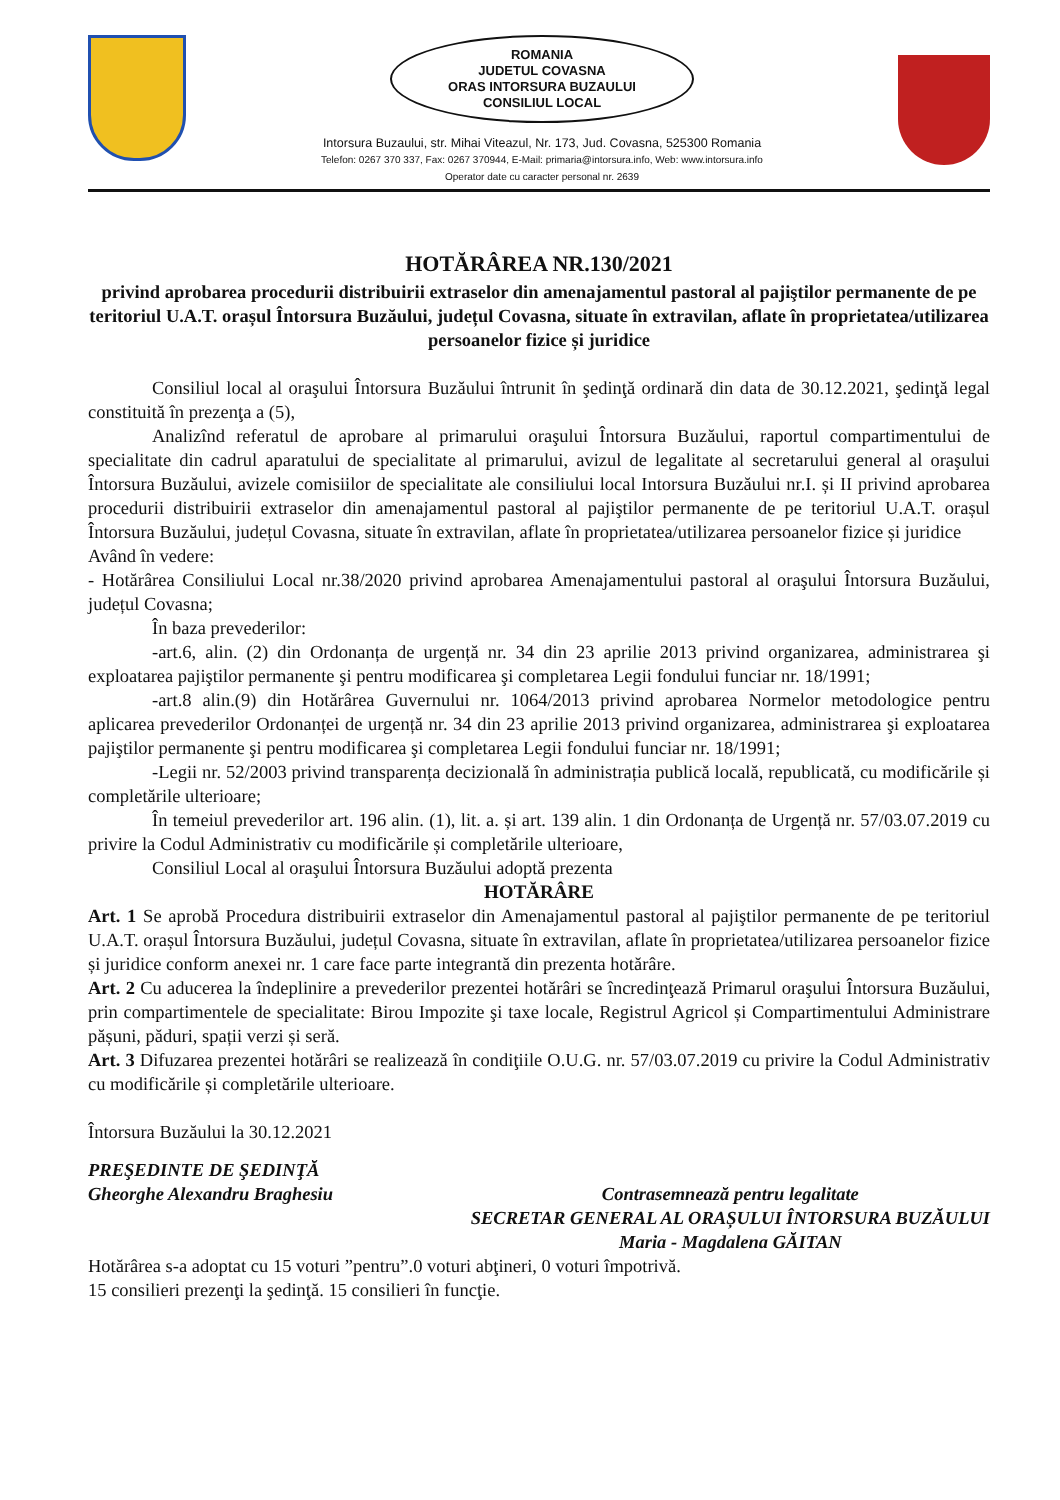ROMANIA
JUDETUL COVASNA
ORAS INTORSURA BUZAULUI
CONSILIUL LOCAL
Intorsura Buzaului, str. Mihai Viteazul, Nr. 173, Jud. Covasna, 525300 Romania
Telefon: 0267 370 337, Fax: 0267 370944, E-Mail: primaria@intorsura.info, Web: www.intorsura.info
Operator date cu caracter personal nr. 2639
HOTĂRÂREA NR.130/2021
privind aprobarea procedurii distribuirii extraselor din amenajamentul pastoral al pajiştilor permanente de pe teritoriul U.A.T. orașul Întorsura Buzăului, județul Covasna, situate în extravilan, aflate în proprietatea/utilizarea persoanelor fizice și juridice
Consiliul local al oraşului Întorsura Buzăului întrunit în şedinţă ordinară din data de 30.12.2021, şedinţă legal constituită în prezenţa a (5),
Analizînd referatul de aprobare al primarului oraşului Întorsura Buzăului, raportul compartimentului de specialitate din cadrul aparatului de specialitate al primarului, avizul de legalitate al secretarului general al oraşului Întorsura Buzăului, avizele comisiilor de specialitate ale consiliului local Intorsura Buzăului nr.I. și II privind aprobarea procedurii distribuirii extraselor din amenajamentul pastoral al pajiştilor permanente de pe teritoriul U.A.T. orașul Întorsura Buzăului, județul Covasna, situate în extravilan, aflate în proprietatea/utilizarea persoanelor fizice și juridice
Având în vedere:
- Hotărârea Consiliului Local nr.38/2020 privind aprobarea Amenajamentului pastoral al oraşului Întorsura Buzăului, județul Covasna;
În baza prevederilor:
-art.6, alin. (2) din Ordonanța de urgență nr. 34 din 23 aprilie 2013 privind organizarea, administrarea şi exploatarea pajiştilor permanente şi pentru modificarea şi completarea Legii fondului funciar nr. 18/1991;
-art.8 alin.(9) din Hotărârea Guvernului nr. 1064/2013 privind aprobarea Normelor metodologice pentru aplicarea prevederilor Ordonanței de urgență nr. 34 din 23 aprilie 2013 privind organizarea, administrarea şi exploatarea pajiştilor permanente şi pentru modificarea şi completarea Legii fondului funciar nr. 18/1991;
-Legii nr. 52/2003 privind transparența decizională în administrația publică locală, republicată, cu modificările și completările ulterioare;
În temeiul prevederilor art. 196 alin. (1), lit. a. și art. 139 alin. 1 din Ordonanța de Urgență nr. 57/03.07.2019 cu privire la Codul Administrativ cu modificările și completările ulterioare,
Consiliul Local al oraşului Întorsura Buzăului adoptă prezenta
HOTĂRÂRE
Art. 1 Se aprobă Procedura distribuirii extraselor din Amenajamentul pastoral al pajiştilor permanente de pe teritoriul U.A.T. orașul Întorsura Buzăului, județul Covasna, situate în extravilan, aflate în proprietatea/utilizarea persoanelor fizice și juridice conform anexei nr. 1 care face parte integrantă din prezenta hotărâre.
Art. 2 Cu aducerea la îndeplinire a prevederilor prezentei hotărâri se încredinţează Primarul oraşului Întorsura Buzăului, prin compartimentele de specialitate: Birou Impozite şi taxe locale, Registrul Agricol și Compartimentului Administrare pășuni, păduri, spații verzi și seră.
Art. 3 Difuzarea prezentei hotărâri se realizează în condiţiile O.U.G. nr. 57/03.07.2019 cu privire la Codul Administrativ cu modificările și completările ulterioare.
Întorsura Buzăului la 30.12.2021
PREŞEDINTE DE ŞEDINŢĂ
Gheorghe Alexandru Braghesiu
Contrasemnează pentru legalitate
SECRETAR GENERAL AL ORAȘULUI ÎNTORSURA BUZĂULUI
Maria - Magdalena GĂITAN
Hotărârea s-a adoptat cu 15 voturi ”pentru”.0 voturi abţineri, 0 voturi împotrivă.
15 consilieri prezenţi la şedinţă. 15 consilieri în funcţie.